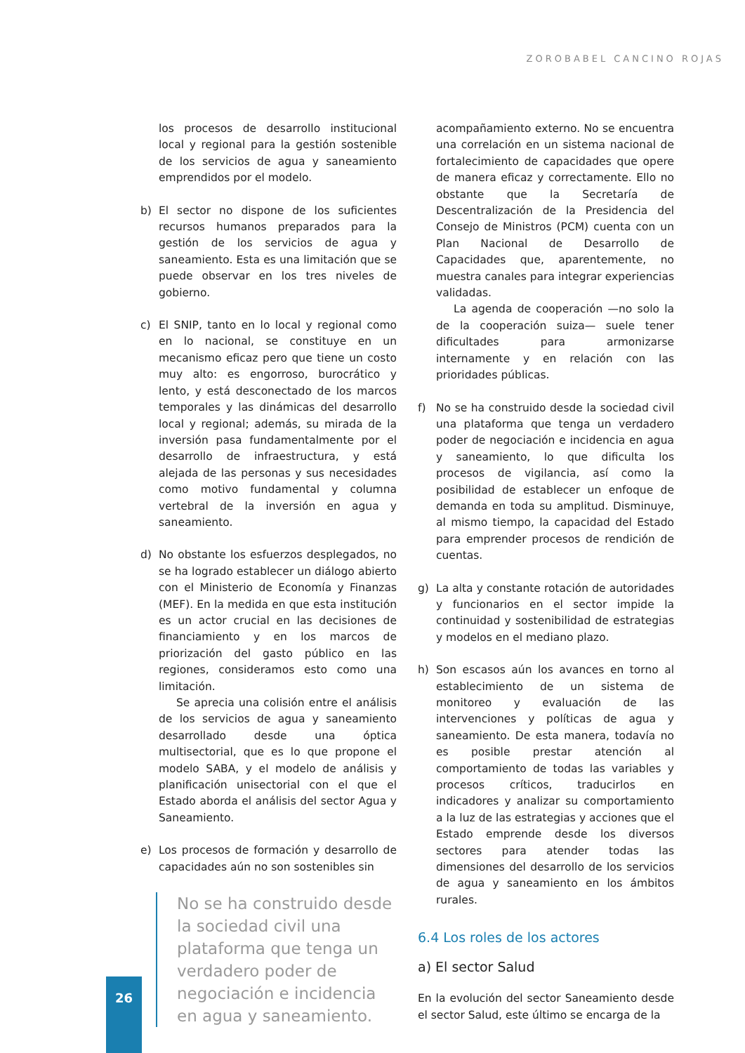ZOROBABEL CANCINO ROJAS
los procesos de desarrollo institucional local y regional para la gestión sostenible de los servicios de agua y saneamiento emprendidos por el modelo.
b) El sector no dispone de los suficientes recursos humanos preparados para la gestión de los servicios de agua y saneamiento. Esta es una limitación que se puede observar en los tres niveles de gobierno.
c) El SNIP, tanto en lo local y regional como en lo nacional, se constituye en un mecanismo eficaz pero que tiene un costo muy alto: es engorroso, burocrático y lento, y está desconectado de los marcos temporales y las dinámicas del desarrollo local y regional; además, su mirada de la inversión pasa fundamentalmente por el desarrollo de infraestructura, y está alejada de las personas y sus necesidades como motivo fundamental y columna vertebral de la inversión en agua y saneamiento.
d) No obstante los esfuerzos desplegados, no se ha logrado establecer un diálogo abierto con el Ministerio de Economía y Finanzas (MEF). En la medida en que esta institución es un actor crucial en las decisiones de financiamiento y en los marcos de priorización del gasto público en las regiones, consideramos esto como una limitación.
Se aprecia una colisión entre el análisis de los servicios de agua y saneamiento desarrollado desde una óptica multisectorial, que es lo que propone el modelo SABA, y el modelo de análisis y planificación unisectorial con el que el Estado aborda el análisis del sector Agua y Saneamiento.
e) Los procesos de formación y desarrollo de capacidades aún no son sostenibles sin
No se ha construido desde la sociedad civil una plataforma que tenga un verdadero poder de negociación e incidencia en agua y saneamiento.
acompañamiento externo. No se encuentra una correlación en un sistema nacional de fortalecimiento de capacidades que opere de manera eficaz y correctamente. Ello no obstante que la Secretaría de Descentralización de la Presidencia del Consejo de Ministros (PCM) cuenta con un Plan Nacional de Desarrollo de Capacidades que, aparentemente, no muestra canales para integrar experiencias validadas.
La agenda de cooperación —no solo la de la cooperación suiza— suele tener dificultades para armonizarse internamente y en relación con las prioridades públicas.
f) No se ha construido desde la sociedad civil una plataforma que tenga un verdadero poder de negociación e incidencia en agua y saneamiento, lo que dificulta los procesos de vigilancia, así como la posibilidad de establecer un enfoque de demanda en toda su amplitud. Disminuye, al mismo tiempo, la capacidad del Estado para emprender procesos de rendición de cuentas.
g) La alta y constante rotación de autoridades y funcionarios en el sector impide la continuidad y sostenibilidad de estrategias y modelos en el mediano plazo.
h) Son escasos aún los avances en torno al establecimiento de un sistema de monitoreo y evaluación de las intervenciones y políticas de agua y saneamiento. De esta manera, todavía no es posible prestar atención al comportamiento de todas las variables y procesos críticos, traducirlos en indicadores y analizar su comportamiento a la luz de las estrategias y acciones que el Estado emprende desde los diversos sectores para atender todas las dimensiones del desarrollo de los servicios de agua y saneamiento en los ámbitos rurales.
6.4 Los roles de los actores
a) El sector Salud
En la evolución del sector Saneamiento desde el sector Salud, este último se encarga de la
26